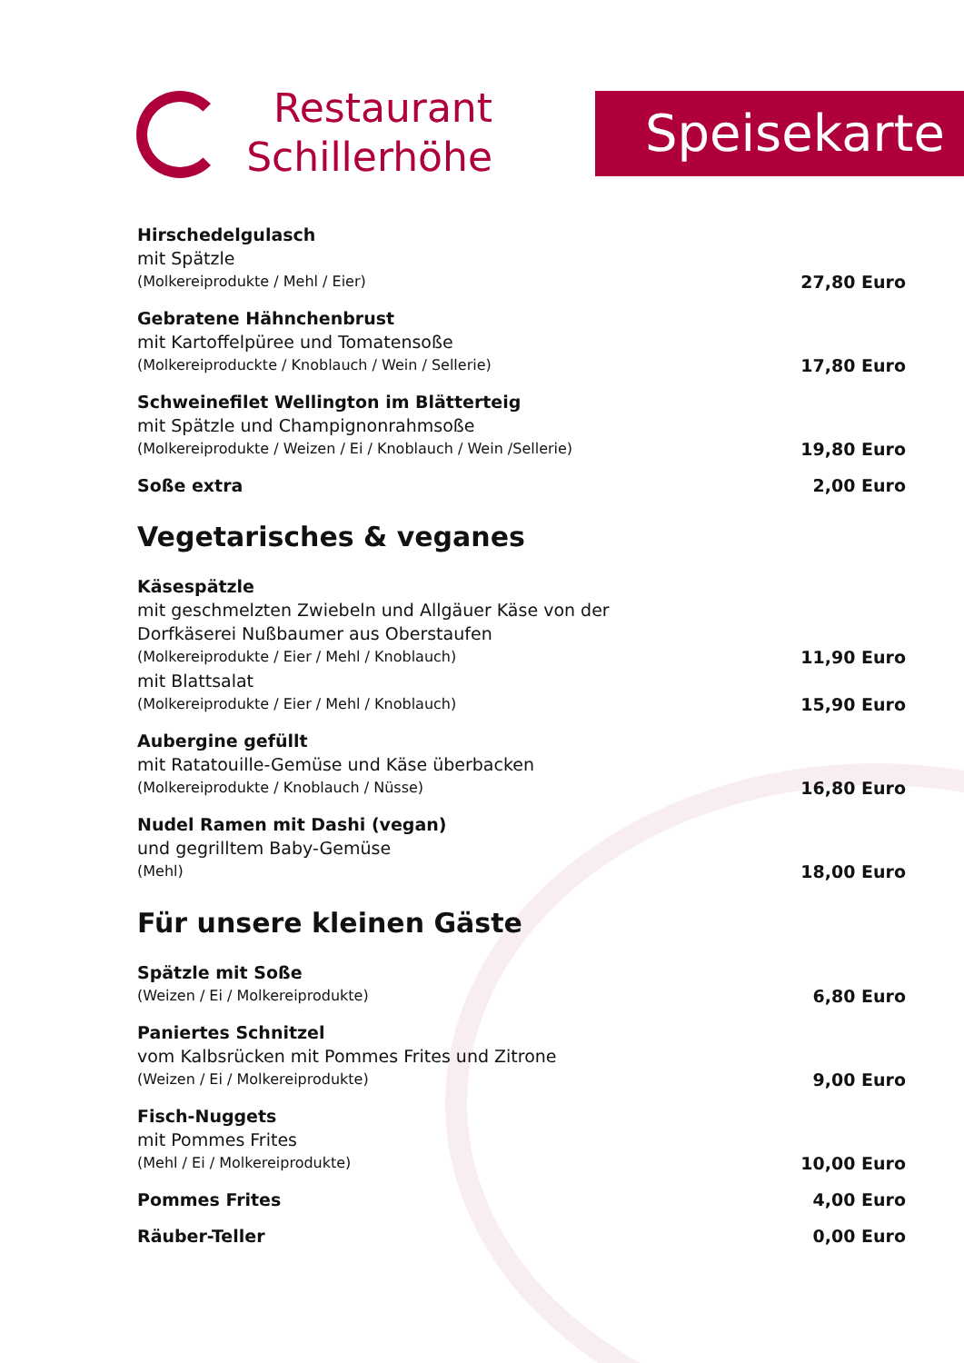Restaurant
Schillerhöhe
Speisekarte
Hirschedelgulasch
mit Spätzle
(Molkereiprodukte / Mehl / Eier)
27,80 Euro
Gebratene Hähnchenbrust
mit Kartoffelpüree und Tomatensoße
(Molkereiproduckte / Knoblauch / Wein / Sellerie)
17,80 Euro
Schweinefilet Wellington im Blätterteig
mit Spätzle und Champignonrahmsoße
(Molkereiprodukte / Weizen / Ei / Knoblauch / Wein /Sellerie)
19,80 Euro
Soße extra
2,00 Euro
Vegetarisches & veganes
Käsespätzle
mit geschmelzten Zwiebeln und Allgäuer Käse von der
Dorfkäserei Nußbaumer aus Oberstaufen
(Molkereiprodukte / Eier / Mehl / Knoblauch)
11,90 Euro
mit Blattsalat
(Molkereiprodukte / Eier / Mehl / Knoblauch)
15,90 Euro
Aubergine gefüllt
mit Ratatouille-Gemüse und Käse überbacken
(Molkereiprodukte / Knoblauch / Nüsse)
16,80 Euro
Nudel Ramen mit Dashi (vegan)
und gegrilltem Baby-Gemüse
(Mehl)
18,00 Euro
Für unsere kleinen Gäste
Spätzle mit Soße
(Weizen / Ei / Molkereiprodukte)
6,80 Euro
Paniertes Schnitzel
vom Kalbsrücken mit Pommes Frites und Zitrone
(Weizen / Ei / Molkereiprodukte)
9,00 Euro
Fisch-Nuggets
mit Pommes Frites
(Mehl / Ei / Molkereiprodukte)
10,00 Euro
Pommes Frites
4,00 Euro
Räuber-Teller
0,00 Euro